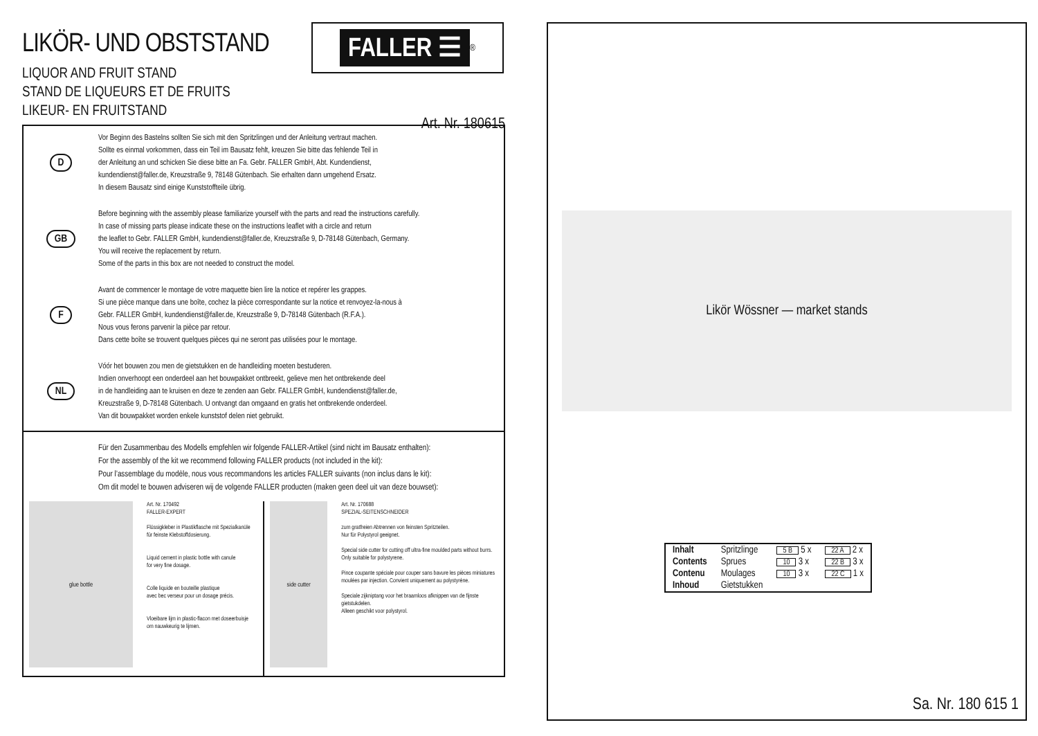LIKÖR- UND OBSTSTAND
FALLER ☰<sup>®</sup>
LIQUOR AND FRUIT STAND
STAND DE LIQUEURS ET DE FRUITS
LIKEUR- EN FRUITSTAND
Art. Nr. 180615
D
Vor Beginn des Bastelns sollten Sie sich mit den Spritzlingen und der Anleitung vertraut machen.
Sollte es einmal vorkommen, dass ein Teil im Bausatz fehlt, kreuzen Sie bitte das fehlende Teil in
der Anleitung an und schicken Sie diese bitte an Fa. Gebr. FALLER GmbH, Abt. Kundendienst,
kundendienst@faller.de, Kreuzstraße 9, 78148 Gütenbach. Sie erhalten dann umgehend Ersatz.
In diesem Bausatz sind einige Kunststoffteile übrig.
GB
Before beginning with the assembly please familiarize yourself with the parts and read the instructions carefully.
In case of missing parts please indicate these on the instructions leaflet with a circle and return
the leaflet to Gebr. FALLER GmbH, kundendienst@faller.de, Kreuzstraße 9, D-78148 Gütenbach, Germany.
You will receive the replacement by return.
Some of the parts in this box are not needed to construct the model.
F
Avant de commencer le montage de votre maquette bien lire la notice et repérer les grappes.
Si une pièce manque dans une boîte, cochez la pièce correspondante sur la notice et renvoyez-la-nous à
Gebr. FALLER GmbH, kundendienst@faller.de, Kreuzstraße 9, D-78148 Gütenbach (R.F.A.).
Nous vous ferons parvenir la pièce par retour.
Dans cette boîte se trouvent quelques pièces qui ne seront pas utilisées pour le montage.
NL
Vóór het bouwen zou men de gietstukken en de handleiding moeten bestuderen.
Indien onverhoopt een onderdeel aan het bouwpakket ontbreekt, gelieve men het ontbrekende deel
in de handleiding aan te kruisen en deze te zenden aan Gebr. FALLER GmbH, kundendienst@faller.de,
Kreuzstraße 9, D-78148 Gütenbach. U ontvangt dan omgaand en gratis het ontbrekende onderdeel.
Van dit bouwpakket worden enkele kunststof delen niet gebruikt.
Für den Zusammenbau des Modells empfehlen wir folgende FALLER-Artikel (sind nicht im Bausatz enthalten):
For the assembly of the kit we recommend following FALLER products (not included in the kit):
Pour l’assemblage du modèle, nous vous recommandons les articles FALLER suivants (non inclus dans le kit):
Om dit model te bouwen adviseren wij de volgende FALLER producten (maken geen deel uit van deze bouwset):
glue bottle
Art. Nr. 170492
FALLER-EXPERT
Flüssigkleber in Plastikflasche mit Spezialkanüle
für feinste Klebstoffdosierung.
Liquid cement in plastic bottle with canule
for very fine dosage.
Colle liquide en bouteille plastique
avec bec verseur pour un dosage précis.
Vloeibare lijm in plastic-flacon met doseerbuisje
om nauwkeurig te lijmen.
side cutter
Art. Nr. 170688
SPEZIAL-SEITENSCHNEIDER
zum gratfreien Abtrennen von feinsten Spritzteilen.
Nur für Polystyrol geeignet.
Special side cutter for cutting off ultra-fine moulded parts without burrs.
Only suitable for polystyrene.
Pince coupante spéciale pour couper sans bavure les pièces miniatures moulées par injection. Convient uniquement au polystyrène.
Speciale zijkniptang voor het braamloos afknippen van de fijnste gietstukdelen.
Alleen geschikt voor polystyrol.
Likör Wössner — market stands
| Inhalt | Spritzlinge | 5 B 5 x | 22 A 2 x |
| Contents | Sprues | 10 3 x | 22 B 3 x |
| Contenu | Moulages | 10 3 x | 22 C 1 x |
| Inhoud | Gietstukken | | |
Sa. Nr. 180 615 1